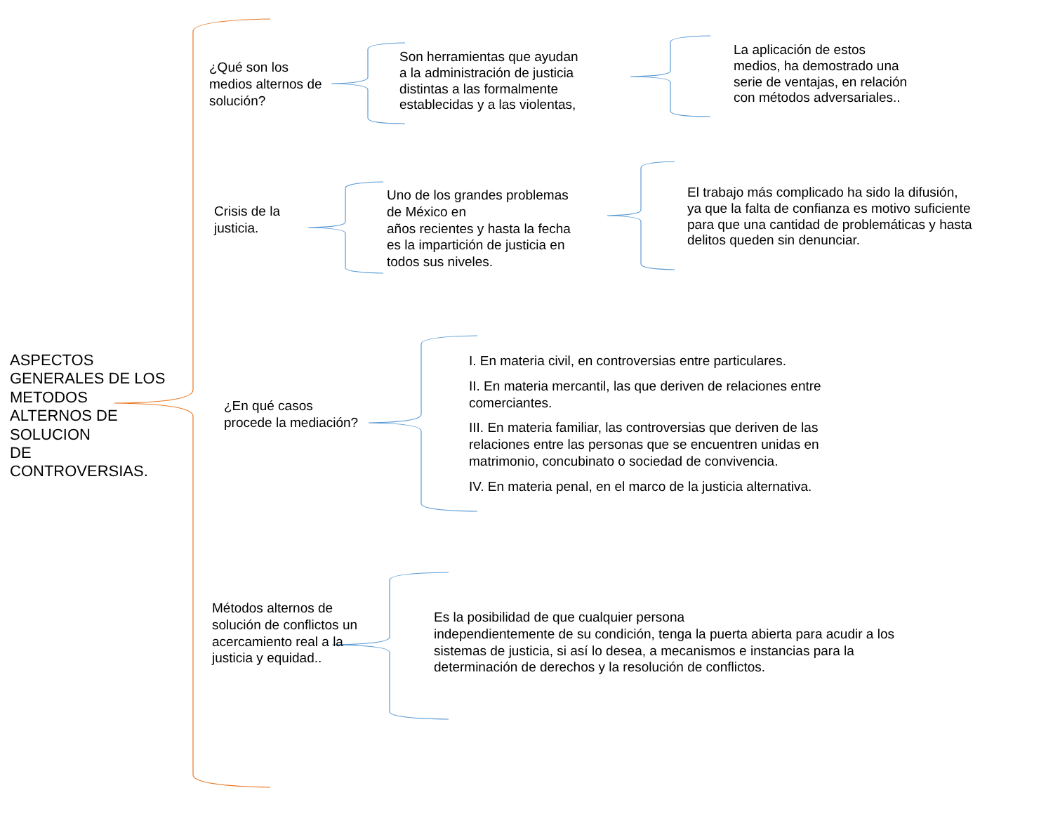ASPECTOS
GENERALES DE LOS
METODOS
ALTERNOS DE
SOLUCION
DE
CONTROVERSIAS.
¿Qué son los
medios alternos de
solución?
Son herramientas que ayudan
a la administración de justicia
distintas a las formalmente
establecidas y a las violentas,
La aplicación de estos
medios, ha demostrado una
serie de ventajas, en relación
con métodos adversariales..
Crisis de la
justicia.
Uno de los grandes problemas
de México en
años recientes y hasta la fecha
es la impartición de justicia en
todos sus niveles.
El trabajo más complicado ha sido la difusión,
ya que la falta de confianza es motivo suficiente
para que una cantidad de problemáticas y hasta
delitos queden sin denunciar.
¿En qué casos
procede la mediación?
I. En materia civil, en controversias entre particulares.
II. En materia mercantil, las que deriven de relaciones entre comerciantes.
III. En materia familiar, las controversias que deriven de las relaciones entre las personas que se encuentren unidas en matrimonio, concubinato o sociedad de convivencia.
IV. En materia penal, en el marco de la justicia alternativa.
Métodos alternos de
solución de conflictos un
acercamiento real a la
justicia y equidad..
Es la posibilidad de que cualquier persona
independientemente de su condición, tenga la puerta abierta para acudir a los
sistemas de justicia, si así lo desea, a mecanismos e instancias para la
determinación de derechos y la resolución de conflictos.